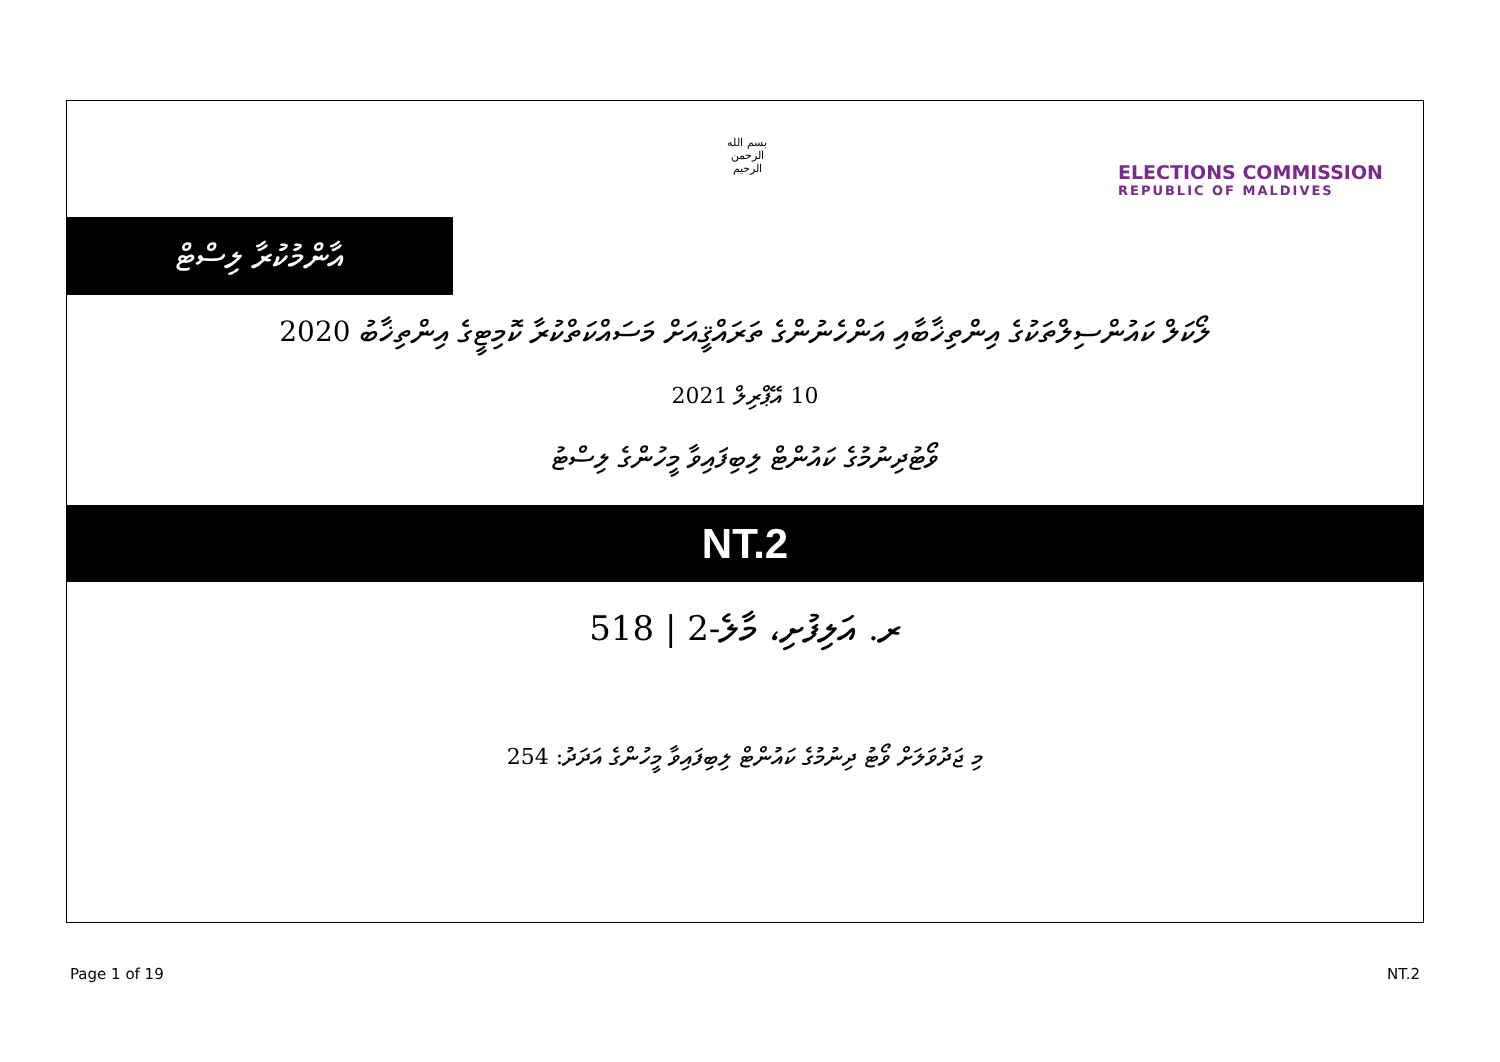އާންމުކުރާ ލިސްޓް
بسم الله الرحمن الرحيم
ELECTIONS COMMISSION
REPUBLIC OF MALDIVES
ލޯކަލް ކައުންސިލްތަކުގެ އިންތިޚާބާއި އަންހެނުންގެ ތަރައްޤީއަށް މަސައްކަތްކުރާ ކޮމިޓީގެ އިންތިޚާބު 2020
10 އޭޕްރިލް 2021
ވޯޓުދިނުމުގެ ކައުންޓް ލިބިފައިވާ މީހުންގެ ލިސްޓު
NT.2
ރ. އަލިފުށި، މާލެ-2 | 518
މި ޖަދުވަލަށް ވޯޓު ދިނުމުގެ ކައުންޓް ލިބިފައިވާ މީހުންގެ އަދަދު: 254
Page 1 of 19 NT.2